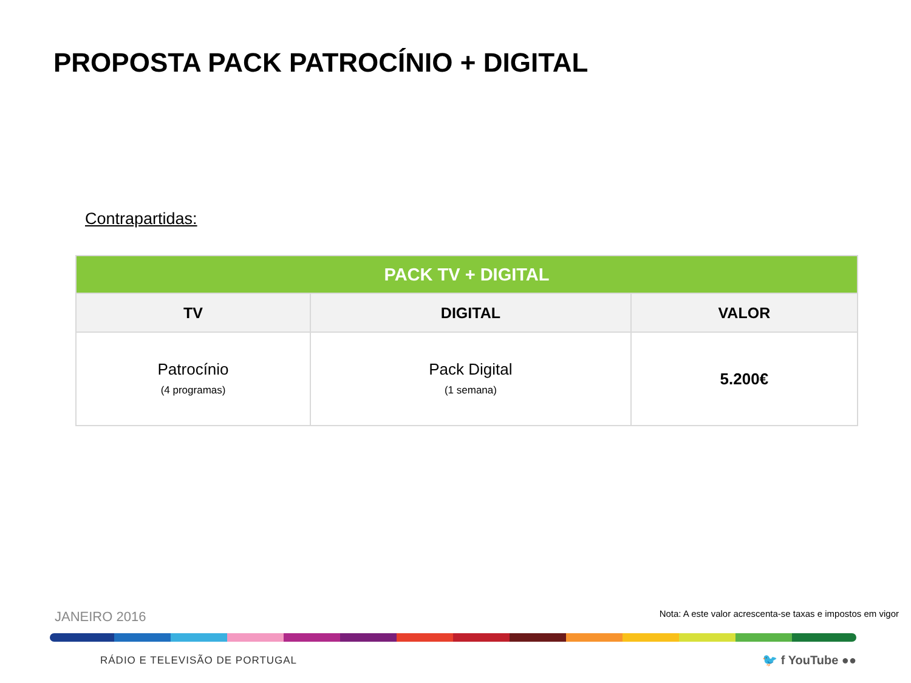PROPOSTA PACK PATROCÍNIO + DIGITAL
Contrapartidas:
| PACK TV + DIGITAL | | |
| --- | --- | --- |
| TV | DIGITAL | VALOR |
| Patrocínio (4 programas) | Pack Digital (1 semana) | 5.200€ |
JANEIRO 2016
Nota: A este valor acrescenta-se taxas e impostos em vigor
RÁDIO E TELEVISÃO DE PORTUGAL 🐦 f YouTube ●●